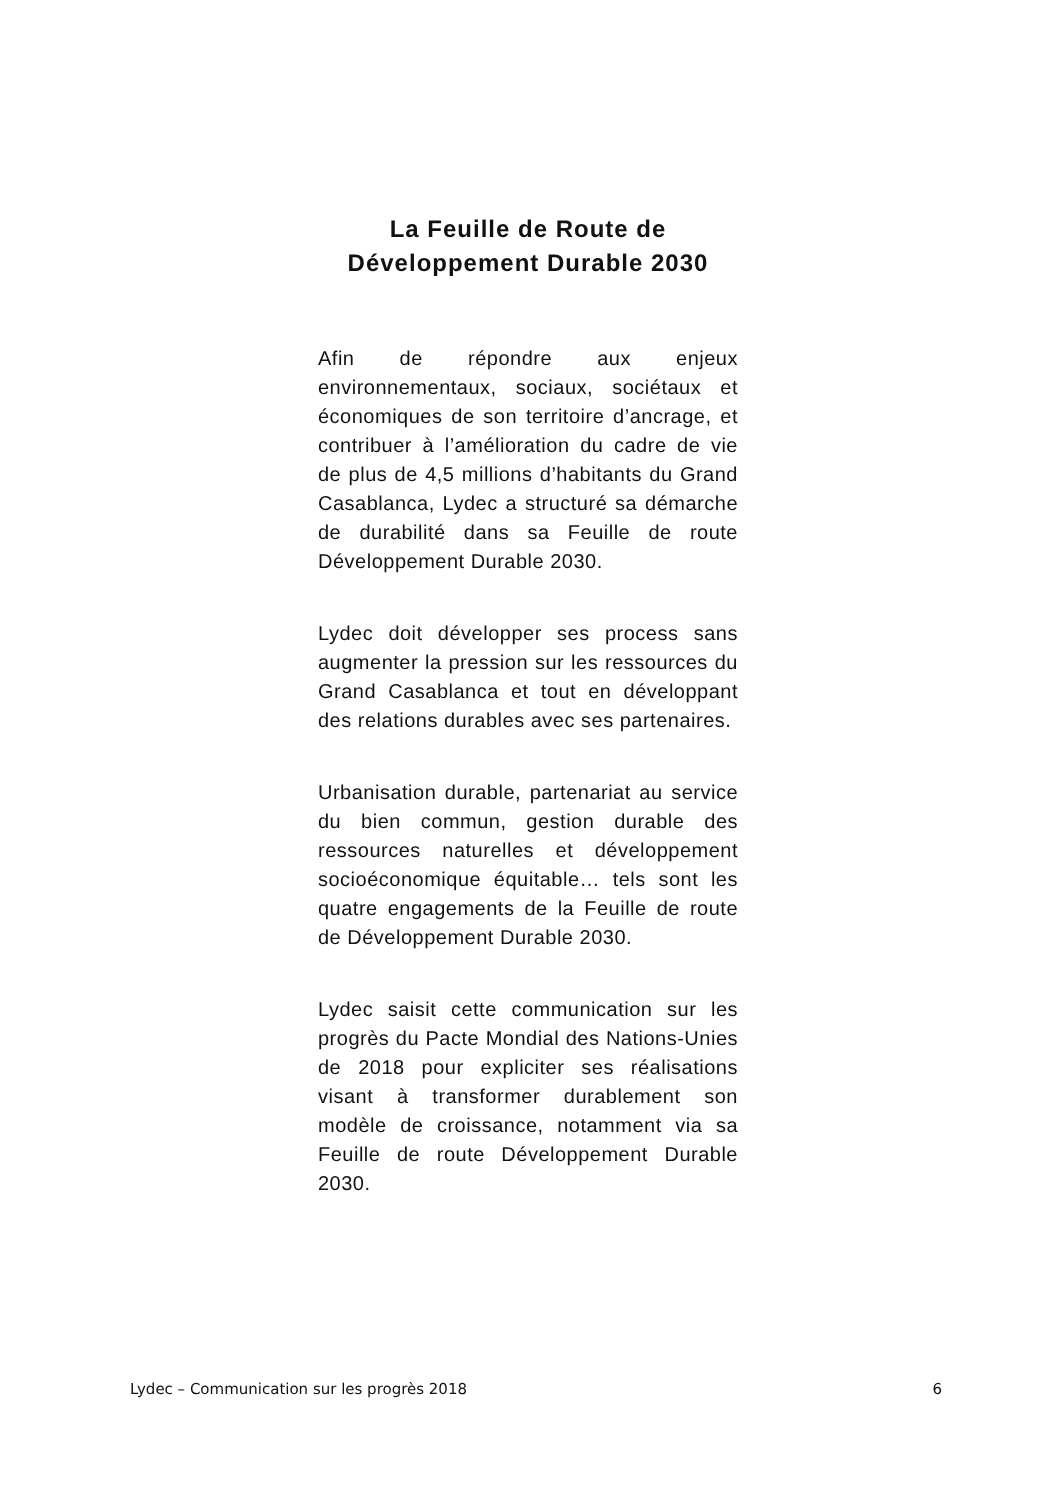La Feuille de Route de
Développement Durable 2030
Afin de répondre aux enjeux environnementaux, sociaux, sociétaux et économiques de son territoire d’ancrage, et contribuer à l’amélioration du cadre de vie de plus de 4,5 millions d’habitants du Grand Casablanca, Lydec a structuré sa démarche de durabilité dans sa Feuille de route Développement Durable 2030.
Lydec doit développer ses process sans augmenter la pression sur les ressources du Grand Casablanca et tout en développant des relations durables avec ses partenaires.
Urbanisation durable, partenariat au service du bien commun, gestion durable des ressources naturelles et développement socioéconomique équitable… tels sont les quatre engagements de la Feuille de route de Développement Durable 2030.
Lydec saisit cette communication sur les progrès du Pacte Mondial des Nations-Unies de 2018 pour expliciter ses réalisations visant à transformer durablement son modèle de croissance, notamment via sa Feuille de route Développement Durable 2030.
Lydec – Communication sur les progrès 2018 6